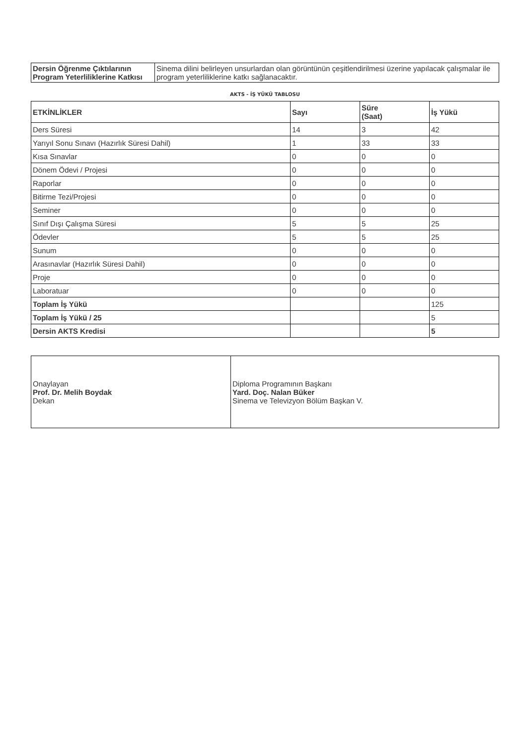| Dersin Öğrenme Çıktılarının Program Yeterliliklerine Katkısı | Sinema dilini belirleyen unsurlardan olan görüntünün çeşitlendirilmesi üzerine yapılacak çalışmalar ile program yeterliliklerine katkı sağlanacaktır. |
AKTS - İŞ YÜKÜ TABLOSU
| ETKİNLİKLER | Sayı | Süre (Saat) | İş Yükü |
| --- | --- | --- | --- |
| Ders Süresi | 14 | 3 | 42 |
| Yarıyıl Sonu Sınavı (Hazırlık Süresi Dahil) | 1 | 33 | 33 |
| Kısa Sınavlar | 0 | 0 | 0 |
| Dönem Ödevi / Projesi | 0 | 0 | 0 |
| Raporlar | 0 | 0 | 0 |
| Bitirme Tezi/Projesi | 0 | 0 | 0 |
| Seminer | 0 | 0 | 0 |
| Sınıf Dışı Çalışma Süresi | 5 | 5 | 25 |
| Ödevler | 5 | 5 | 25 |
| Sunum | 0 | 0 | 0 |
| Arasınavlar (Hazırlık Süresi Dahil) | 0 | 0 | 0 |
| Proje | 0 | 0 | 0 |
| Laboratuar | 0 | 0 | 0 |
| Toplam İş Yükü | | | 125 |
| Toplam İş Yükü / 25 | | | 5 |
| Dersin AKTS Kredisi | | | 5 |
| Onaylayan Prof. Dr. Melih Boydak Dekan | Diploma Programının Başkanı Yard. Doç. Nalan Büker Sinema ve Televizyon Bölüm Başkan V. |